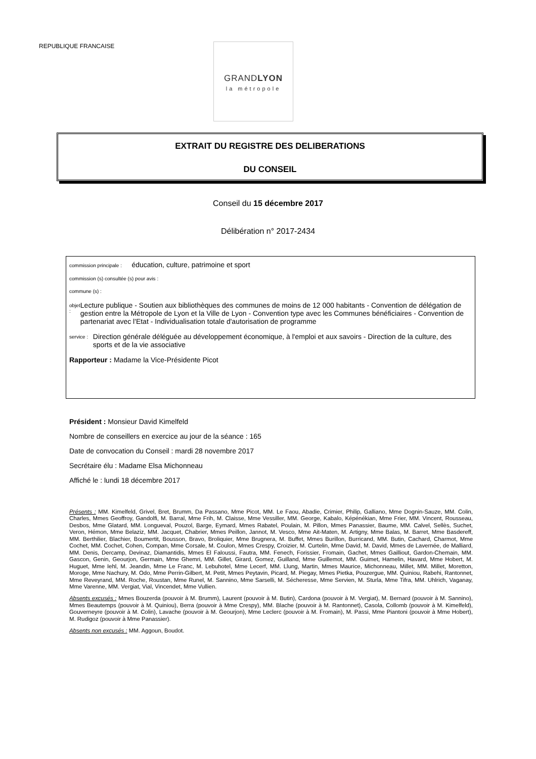REPUBLIQUE FRANCAISE
GRANDLYON
la métropole
EXTRAIT DU REGISTRE DES DELIBERATIONS
DU CONSEIL
Conseil du 15 décembre 2017
Délibération n° 2017-2434
commission principale : éducation, culture, patrimoine et sport
commission (s) consultée (s) pour avis :
commune (s) :
objet :
Lecture publique - Soutien aux bibliothèques des communes de moins de 12 000 habitants - Convention de délégation de gestion entre la Métropole de Lyon et la Ville de Lyon - Convention type avec les Communes bénéficiaires - Convention de partenariat avec l'Etat - Individualisation totale d'autorisation de programme
service :
Direction générale déléguée au développement économique, à l'emploi et aux savoirs - Direction de la culture, des sports et de la vie associative
Rapporteur : Madame la Vice-Présidente Picot
Président : Monsieur David Kimelfeld
Nombre de conseillers en exercice au jour de la séance : 165
Date de convocation du Conseil : mardi 28 novembre 2017
Secrétaire élu : Madame Elsa Michonneau
Affiché le : lundi 18 décembre 2017
Présents : MM. Kimelfeld, Grivel, Bret, Brumm, Da Passano, Mme Picot, MM. Le Faou, Abadie, Crimier, Philip, Galliano, Mme Dognin-Sauze, MM. Colin, Charles, Mmes Geoffroy, Gandolfi, M. Barral, Mme Frih, M. Claisse, Mme Vessiller, MM. George, Kabalo, Képénékian, Mme Frier, MM. Vincent, Rousseau, Desbos, Mme Glatard, MM. Longueval, Pouzol, Barge, Eymard, Mmes Rabatel, Poulain, M. Pillon, Mmes Panassier, Baume, MM. Calvel, Sellès, Suchet, Veron, Hémon, Mme Belaziz, MM. Jacquet, Chabrier, Mmes Peillon, Jannot, M. Vesco, Mme Ait-Maten, M. Artigny, Mme Balas, M. Barret, Mme Basdereff, MM. Berthilier, Blachier, Boumertit, Bousson, Bravo, Broliquier, Mme Brugnera, M. Buffet, Mmes Burillon, Burricand, MM. Butin, Cachard, Charmot, Mme Cochet, MM. Cochet, Cohen, Compan, Mme Corsale, M. Coulon, Mmes Crespy, Croizier, M. Curtelin, Mme David, M. David, Mmes de Lavernée, de Malliard, MM. Denis, Dercamp, Devinaz, Diamantidis, Mmes El Faloussi, Fautra, MM. Fenech, Forissier, Fromain, Gachet, Mmes Gailliout, Gardon-Chemain, MM. Gascon, Genin, Geourjon, Germain, Mme Ghemri, MM. Gillet, Girard, Gomez, Guilland, Mme Guillemot, MM. Guimet, Hamelin, Havard, Mme Hobert, M. Huguet, Mme Iehl, M. Jeandin, Mme Le Franc, M. Lebuhotel, Mme Lecerf, MM. Llung, Martin, Mmes Maurice, Michonneau, Millet, MM. Millet, Moretton, Moroge, Mme Nachury, M. Odo, Mme Perrin-Gilbert, M. Petit, Mmes Peytavin, Picard, M. Piegay, Mmes Pietka, Pouzergue, MM. Quiniou, Rabehi, Rantonnet, Mme Reveyrand, MM. Roche, Roustan, Mme Runel, M. Sannino, Mme Sarselli, M. Sécheresse, Mme Servien, M. Sturla, Mme Tifra, MM. Uhlrich, Vaganay, Mme Varenne, MM. Vergiat, Vial, Vincendet, Mme Vullien.
Absents excusés : Mmes Bouzerda (pouvoir à M. Brumm), Laurent (pouvoir à M. Butin), Cardona (pouvoir à M. Vergiat), M. Bernard (pouvoir à M. Sannino), Mmes Beautemps (pouvoir à M. Quiniou), Berra (pouvoir à Mme Crespy), MM. Blache (pouvoir à M. Rantonnet), Casola, Collomb (pouvoir à M. Kimelfeld), Gouverneyre (pouvoir à M. Colin), Lavache (pouvoir à M. Geourjon), Mme Leclerc (pouvoir à M. Fromain), M. Passi, Mme Piantoni (pouvoir à Mme Hobert), M. Rudigoz (pouvoir à Mme Panassier).
Absents non excusés : MM. Aggoun, Boudot.